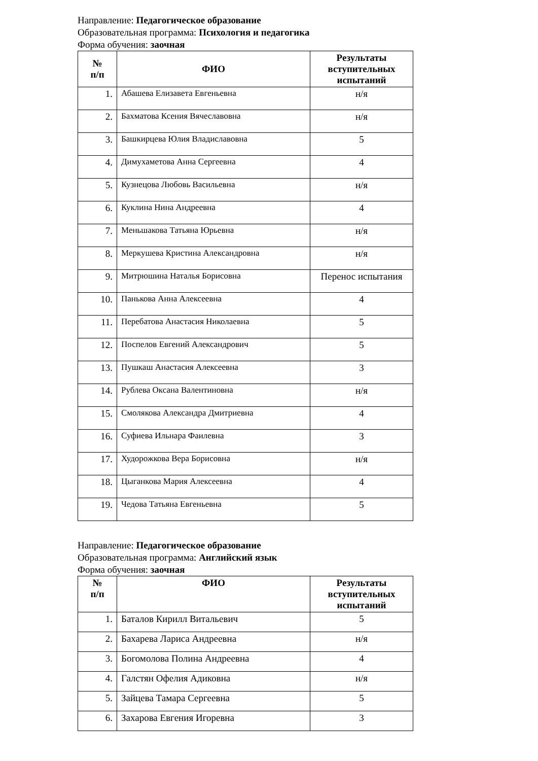Направление: Педагогическое образование
Образовательная программа: Психология и педагогика
Форма обучения: заочная
| № п/п | ФИО | Результаты вступительных испытаний |
| --- | --- | --- |
| 1. | Абашева Елизавета Евгеньевна | н/я |
| 2. | Бахматова Ксения Вячеславовна | н/я |
| 3. | Башкирцева Юлия Владиславовна | 5 |
| 4. | Димухаметова Анна Сергеевна | 4 |
| 5. | Кузнецова Любовь Васильевна | н/я |
| 6. | Куклина Нина Андреевна | 4 |
| 7. | Меньшакова Татьяна Юрьевна | н/я |
| 8. | Меркушева Кристина Александровна | н/я |
| 9. | Митрюшина Наталья Борисовна | Перенос испытания |
| 10. | Панькова Анна Алексеевна | 4 |
| 11. | Перебатова Анастасия Николаевна | 5 |
| 12. | Поспелов Евгений Александрович | 5 |
| 13. | Пушкаш Анастасия Алексеевна | 3 |
| 14. | Рублева Оксана Валентиновна | н/я |
| 15. | Смолякова Александра Дмитриевна | 4 |
| 16. | Суфиева Ильнара Фаилевна | 3 |
| 17. | Худорожкова Вера Борисовна | н/я |
| 18. | Цыганкова Мария Алексеевна | 4 |
| 19. | Чедова Татьяна Евгеньевна | 5 |
Направление: Педагогическое образование
Образовательная программа: Английский язык
Форма обучения: заочная
| № п/п | ФИО | Результаты вступительных испытаний |
| --- | --- | --- |
| 1. | Баталов Кирилл Витальевич | 5 |
| 2. | Бахарева Лариса Андреевна | н/я |
| 3. | Богомолова Полина Андреевна | 4 |
| 4. | Галстян Офелия Адиковна | н/я |
| 5. | Зайцева Тамара Сергеевна | 5 |
| 6. | Захарова Евгения Игоревна | 3 |